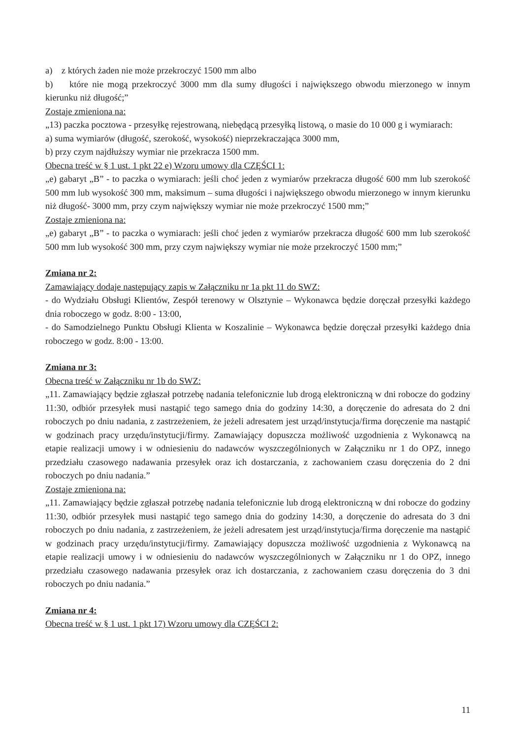a) z których żaden nie może przekroczyć 1500 mm albo
b) które nie mogą przekroczyć 3000 mm dla sumy długości i największego obwodu mierzonego w innym kierunku niż długość;”
Zostaje zmieniona na:
„13) paczka pocztowa - przesyłkę rejestrowaną, niebędącą przesyłką listową, o masie do 10 000 g i wymiarach:
a) suma wymiarów (długość, szerokość, wysokość) nieprzekraczająca 3000 mm,
b) przy czym najdłuższy wymiar nie przekracza 1500 mm.
Obecna treść w § 1 ust. 1 pkt 22 e) Wzoru umowy dla CZĘŚCI 1:
„e) gabaryt „B” - to paczka o wymiarach: jeśli choć jeden z wymiarów przekracza długość 600 mm lub szerokość 500 mm lub wysokość 300 mm, maksimum – suma długości i największego obwodu mierzonego w innym kierunku niż długość- 3000 mm, przy czym największy wymiar nie może przekroczyć 1500 mm;”
Zostaje zmieniona na:
„e) gabaryt „B” - to paczka o wymiarach: jeśli choć jeden z wymiarów przekracza długość 600 mm lub szerokość 500 mm lub wysokość 300 mm, przy czym największy wymiar nie może przekroczyć 1500 mm;”
Zmiana nr 2:
Zamawiający dodaje następujący zapis w Załączniku nr 1a pkt 11 do SWZ:
- do Wydziału Obsługi Klientów, Zespół terenowy w Olsztynie – Wykonawca będzie doręczał przesyłki każdego dnia roboczego w godz. 8:00 - 13:00,
- do Samodzielnego Punktu Obsługi Klienta w Koszalinie – Wykonawca będzie doręczał przesyłki każdego dnia roboczego w godz. 8:00 - 13:00.
Zmiana nr 3:
Obecna treść w Załączniku nr 1b do SWZ:
„11. Zamawiający będzie zgłaszał potrzebę nadania telefonicznie lub drogą elektroniczną w dni robocze do godziny 11:30, odbiór przesyłek musi nastąpić tego samego dnia do godziny 14:30, a doręczenie do adresata do 2 dni roboczych po dniu nadania, z zastrzeżeniem, że jeżeli adresatem jest urząd/instytucja/firma doręczenie ma nastąpić w godzinach pracy urzędu/instytucji/firmy. Zamawiający dopuszcza możliwość uzgodnienia z Wykonawcą na etapie realizacji umowy i w odniesieniu do nadawców wyszczególnionych w Załączniku nr 1 do OPZ, innego przedziału czasowego nadawania przesyłek oraz ich dostarczania, z zachowaniem czasu doręczenia do 2 dni roboczych po dniu nadania.”
Zostaje zmieniona na:
„11. Zamawiający będzie zgłaszał potrzebę nadania telefonicznie lub drogą elektroniczną w dni robocze do godziny 11:30, odbiór przesyłek musi nastąpić tego samego dnia do godziny 14:30, a doręczenie do adresata do 3 dni roboczych po dniu nadania, z zastrzeżeniem, że jeżeli adresatem jest urząd/instytucja/firma doręczenie ma nastąpić w godzinach pracy urzędu/instytucji/firmy. Zamawiający dopuszcza możliwość uzgodnienia z Wykonawcą na etapie realizacji umowy i w odniesieniu do nadawców wyszczególnionych w Załączniku nr 1 do OPZ, innego przedziału czasowego nadawania przesyłek oraz ich dostarczania, z zachowaniem czasu doręczenia do 3 dni roboczych po dniu nadania.”
Zmiana nr 4:
Obecna treść w § 1 ust. 1 pkt 17) Wzoru umowy dla CZĘŚCI 2:
11